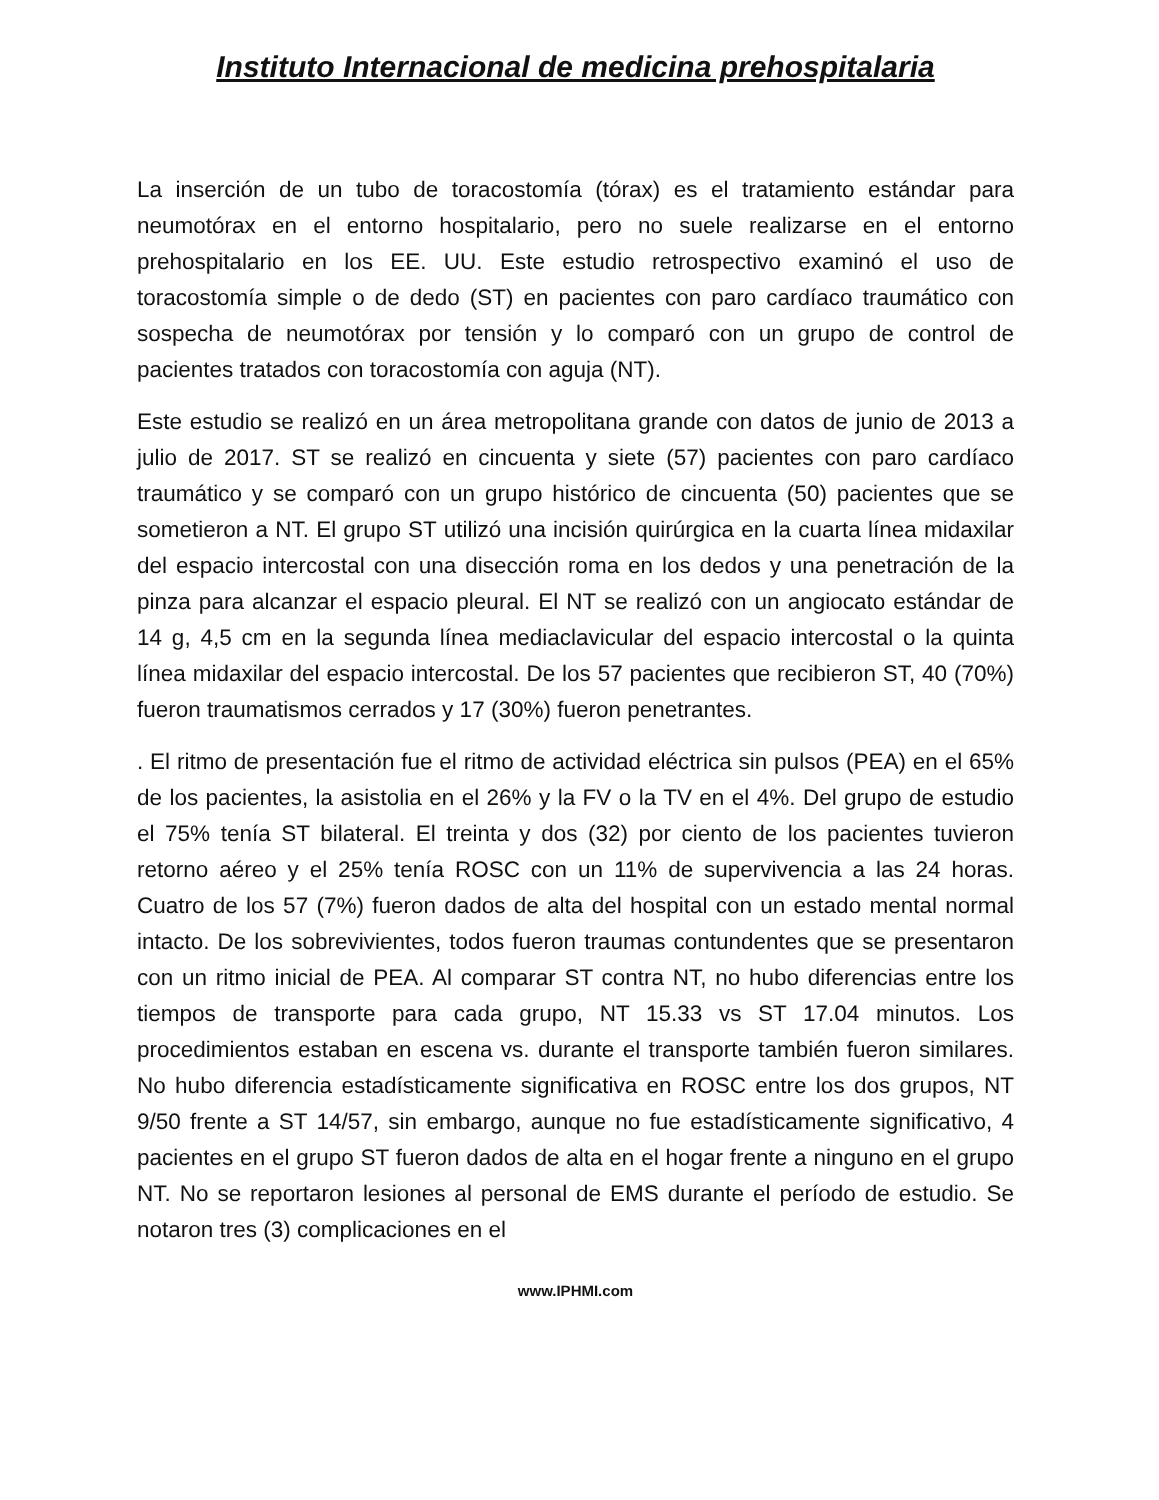Instituto Internacional de medicina prehospitalaria
La inserción de un tubo de toracostomía (tórax) es el tratamiento estándar para neumotórax en el entorno hospitalario, pero no suele realizarse en el entorno prehospitalario en los EE. UU. Este estudio retrospectivo examinó el uso de toracostomía simple o de dedo (ST) en pacientes con paro cardíaco traumático con sospecha de neumotórax por tensión y lo comparó con un grupo de control de pacientes tratados con toracostomía con aguja (NT).
Este estudio se realizó en un área metropolitana grande con datos de junio de 2013 a julio de 2017. ST se realizó en cincuenta y siete (57) pacientes con paro cardíaco traumático y se comparó con un grupo histórico de cincuenta (50) pacientes que se sometieron a NT. El grupo ST utilizó una incisión quirúrgica en la cuarta línea midaxilar del espacio intercostal con una disección roma en los dedos y una penetración de la pinza para alcanzar el espacio pleural. El NT se realizó con un angiocato estándar de 14 g, 4,5 cm en la segunda línea mediaclavicular del espacio intercostal o la quinta línea midaxilar del espacio intercostal. De los 57 pacientes que recibieron ST, 40 (70%) fueron traumatismos cerrados y 17 (30%) fueron penetrantes.
. El ritmo de presentación fue el ritmo de actividad eléctrica sin pulsos (PEA) en el 65% de los pacientes, la asistolia en el 26% y la FV o la TV en el 4%. Del grupo de estudio el 75% tenía ST bilateral. El treinta y dos (32) por ciento de los pacientes tuvieron retorno aéreo y el 25% tenía ROSC con un 11% de supervivencia a las 24 horas. Cuatro de los 57 (7%) fueron dados de alta del hospital con un estado mental normal intacto. De los sobrevivientes, todos fueron traumas contundentes que se presentaron con un ritmo inicial de PEA. Al comparar ST contra NT, no hubo diferencias entre los tiempos de transporte para cada grupo, NT 15.33 vs ST 17.04 minutos. Los procedimientos estaban en escena vs. durante el transporte también fueron similares. No hubo diferencia estadísticamente significativa en ROSC entre los dos grupos, NT 9/50 frente a ST 14/57, sin embargo, aunque no fue estadísticamente significativo, 4 pacientes en el grupo ST fueron dados de alta en el hogar frente a ninguno en el grupo NT. No se reportaron lesiones al personal de EMS durante el período de estudio. Se notaron tres (3) complicaciones en el
www.IPHMI.com